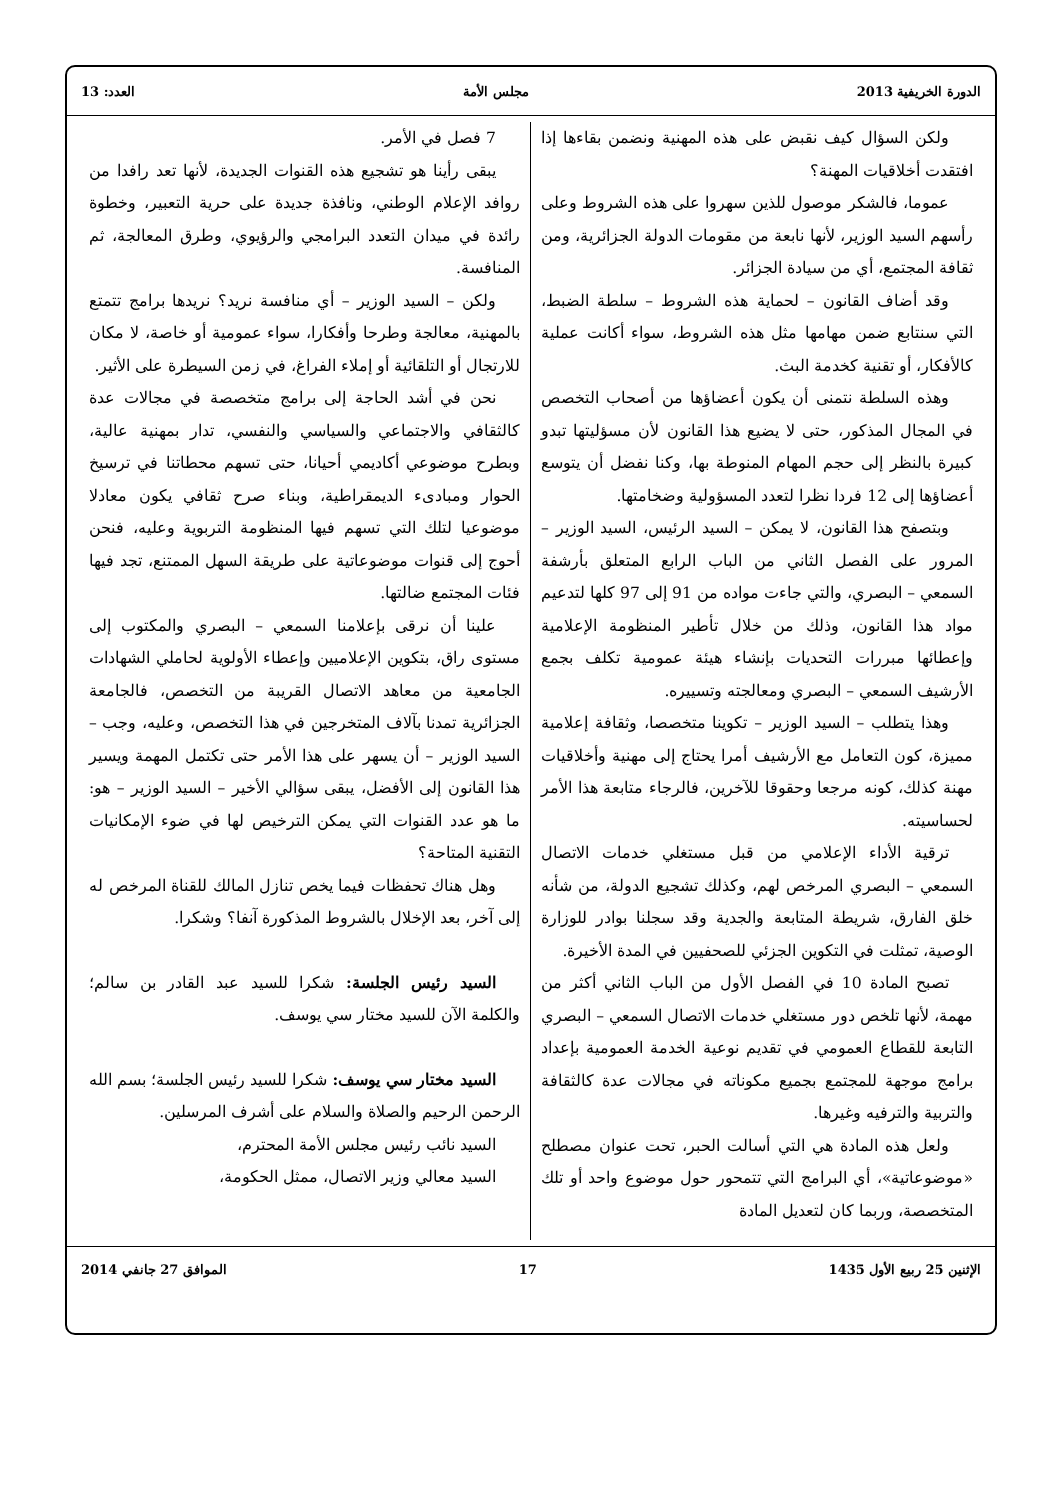الدورة الخريفية 2013 مجلس الأمة العدد: 13
ولكن السؤال كيف نقبض على هذه المهنية ونضمن بقاءها إذا افتقدت أخلاقيات المهنة؟
عموما، فالشكر موصول للذين سهروا على هذه الشروط وعلى رأسهم السيد الوزير، لأنها نابعة من مقومات الدولة الجزائرية، ومن ثقافة المجتمع، أي من سيادة الجزائر.
وقد أضاف القانون – لحماية هذه الشروط – سلطة الضبط، التي سنتابع ضمن مهامها مثل هذه الشروط، سواء أكانت عملية كالأفكار، أو تقنية كخدمة البث.
وهذه السلطة نتمنى أن يكون أعضاؤها من أصحاب التخصص في المجال المذكور، حتى لا يضيع هذا القانون لأن مسؤليتها تبدو كبيرة بالنظر إلى حجم المهام المنوطة بها، وكنا نفضل أن يتوسع أعضاؤها إلى 12 فردا نظرا لتعدد المسؤولية وضخامتها.
وبتصفح هذا القانون، لا يمكن – السيد الرئيس، السيد الوزير – المرور على الفصل الثاني من الباب الرابع المتعلق بأرشفة السمعي – البصري، والتي جاءت مواده من 91 إلى 97 كلها لتدعيم مواد هذا القانون، وذلك من خلال تأطير المنظومة الإعلامية وإعطائها مبررات التحديات بإنشاء هيئة عمومية تكلف بجمع الأرشيف السمعي – البصري ومعالجته وتسييره.
وهذا يتطلب – السيد الوزير – تكوينا متخصصا، وثقافة إعلامية مميزة، كون التعامل مع الأرشيف أمرا يحتاج إلى مهنية وأخلاقيات مهنة كذلك، كونه مرجعا وحقوقا للآخرين، فالرجاء متابعة هذا الأمر لحساسيته.
ترقية الأداء الإعلامي من قبل مستغلي خدمات الاتصال السمعي – البصري المرخص لهم، وكذلك تشجيع الدولة، من شأنه خلق الفارق، شريطة المتابعة والجدية وقد سجلنا بوادر للوزارة الوصية، تمثلت في التكوين الجزئي للصحفيين في المدة الأخيرة.
تصبح المادة 10 في الفصل الأول من الباب الثاني أكثر من مهمة، لأنها تلخص دور مستغلي خدمات الاتصال السمعي – البصري التابعة للقطاع العمومي في تقديم نوعية الخدمة العمومية بإعداد برامج موجهة للمجتمع بجميع مكوناته في مجالات عدة كالثقافة والتربية والترفيه وغيرها.
ولعل هذه المادة هي التي أسالت الحبر، تحت عنوان مصطلح «موضوعاتية»، أي البرامج التي تتمحور حول موضوع واحد أو تلك المتخصصة، وربما كان لتعديل المادة
7 فصل في الأمر.
يبقى رأينا هو تشجيع هذه القنوات الجديدة، لأنها تعد رافدا من روافد الإعلام الوطني، ونافذة جديدة على حرية التعبير، وخطوة رائدة في ميدان التعدد البرامجي والرؤيوي، وطرق المعالجة، ثم المنافسة.
ولكن – السيد الوزير – أي منافسة نريد؟ نريدها برامج تتمتع بالمهنية، معالجة وطرحا وأفكارا، سواء عمومية أو خاصة، لا مكان للارتجال أو التلقائية أو إملاء الفراغ، في زمن السيطرة على الأثير.
نحن في أشد الحاجة إلى برامج متخصصة في مجالات عدة كالثقافي والاجتماعي والسياسي والنفسي، تدار بمهنية عالية، وبطرح موضوعي أكاديمي أحيانا، حتى تسهم محطاتنا في ترسيخ الحوار ومبادىء الديمقراطية، وبناء صرح ثقافي يكون معادلا موضوعيا لتلك التي تسهم فيها المنظومة التربوية وعليه، فنحن أحوج إلى قنوات موضوعاتية على طريقة السهل الممتنع، تجد فيها فئات المجتمع ضالتها.
علينا أن نرقى بإعلامنا السمعي – البصري والمكتوب إلى مستوى راق، بتكوين الإعلاميين وإعطاء الأولوية لحاملي الشهادات الجامعية من معاهد الاتصال القريبة من التخصص، فالجامعة الجزائرية تمدنا بآلاف المتخرجين في هذا التخصص، وعليه، وجب – السيد الوزير – أن يسهر على هذا الأمر حتى تكتمل المهمة ويسير هذا القانون إلى الأفضل، يبقى سؤالي الأخير – السيد الوزير – هو: ما هو عدد القنوات التي يمكن الترخيص لها في ضوء الإمكانيات التقنية المتاحة؟
وهل هناك تحفظات فيما يخص تنازل المالك للقناة المرخص له إلى آخر، بعد الإخلال بالشروط المذكورة آنفا؟ وشكرا.
السيد رئيس الجلسة: شكرا للسيد عبد القادر بن سالم؛ والكلمة الآن للسيد مختار سي يوسف.
السيد مختار سي يوسف: شكرا للسيد رئيس الجلسة؛ بسم الله الرحمن الرحيم والصلاة والسلام على أشرف المرسلين.
السيد نائب رئيس مجلس الأمة المحترم،
السيد معالي وزير الاتصال، ممثل الحكومة،
الإثنين 25 ربيع الأول 1435 17 الموافق 27 جانفي 2014